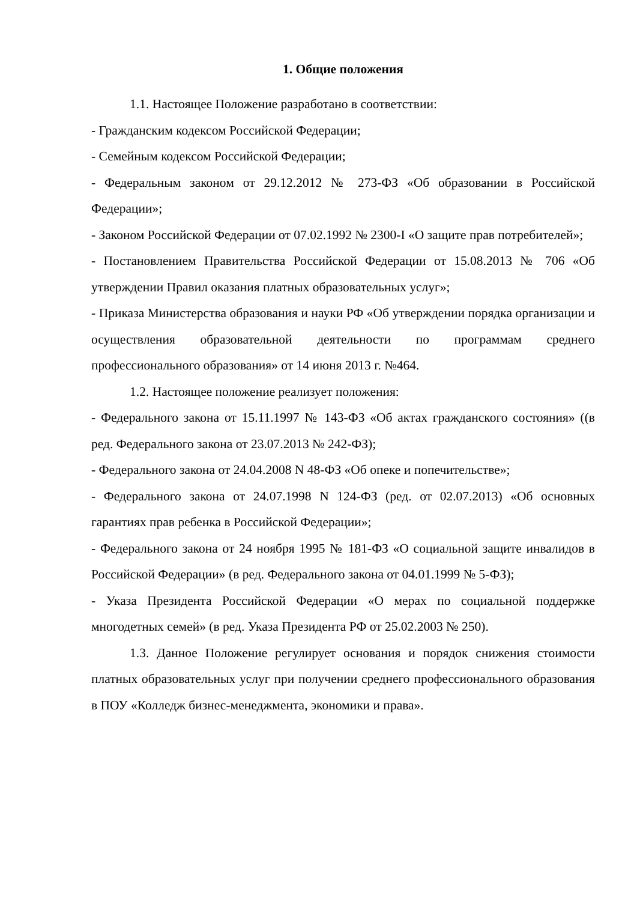1. Общие положения
1.1. Настоящее Положение разработано в соответствии:
- Гражданским кодексом Российской Федерации;
- Семейным кодексом Российской Федерации;
- Федеральным законом от 29.12.2012 № 273-ФЗ «Об образовании в Российской Федерации»;
- Законом Российской Федерации от 07.02.1992 № 2300-I «О защите прав потребителей»;
- Постановлением Правительства Российской Федерации от 15.08.2013 № 706 «Об утверждении Правил оказания платных образовательных услуг»;
- Приказа Министерства образования и науки РФ «Об утверждении порядка организации и осуществления образовательной деятельности по программам среднего профессионального образования» от 14 июня 2013 г. №464.
1.2. Настоящее положение реализует положения:
- Федерального закона от 15.11.1997 № 143-ФЗ «Об актах гражданского состояния» ((в ред. Федерального закона от 23.07.2013 № 242-ФЗ);
- Федерального закона от 24.04.2008 N 48-ФЗ «Об опеке и попечительстве»;
- Федерального закона от 24.07.1998 N 124-ФЗ (ред. от 02.07.2013) «Об основных гарантиях прав ребенка в Российской Федерации»;
- Федерального закона от 24 ноября 1995 № 181-ФЗ «О социальной защите инвалидов в Российской Федерации» (в ред. Федерального закона от 04.01.1999 № 5-ФЗ);
- Указа Президента Российской Федерации «О мерах по социальной поддержке многодетных семей» (в ред. Указа Президента РФ от 25.02.2003 № 250).
1.3. Данное Положение регулирует основания и порядок снижения стоимости платных образовательных услуг при получении среднего профессионального образования в ПОУ «Колледж бизнес-менеджмента, экономики и права».